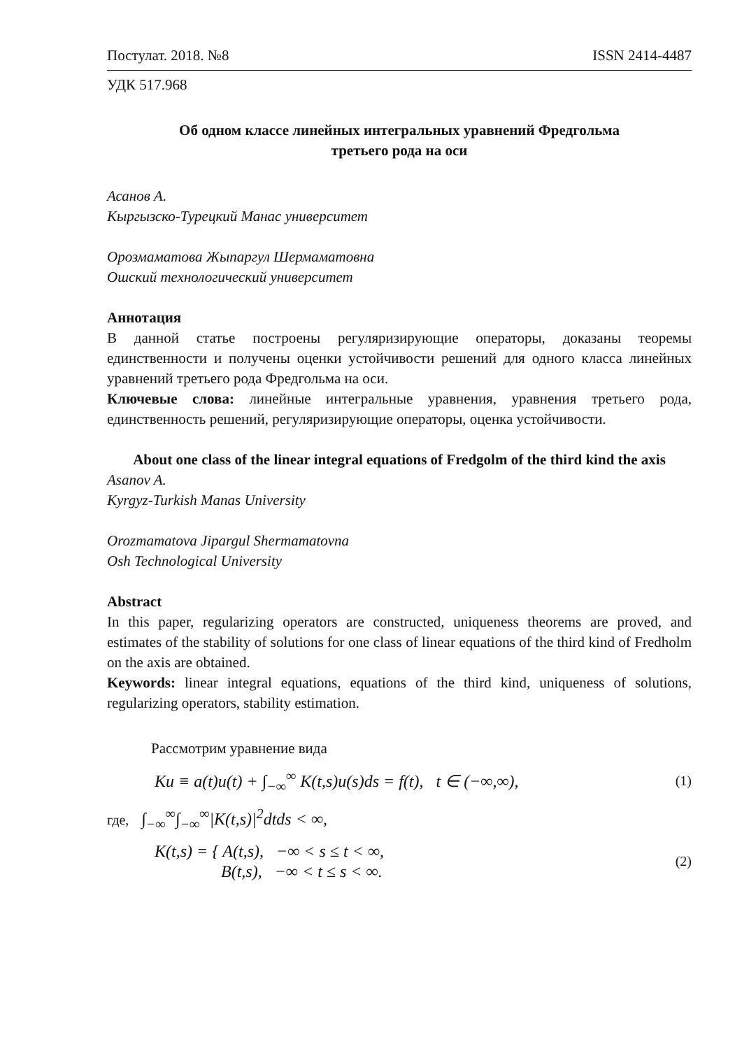Постулат. 2018. №8 ISSN 2414-4487
УДК 517.968
Об одном классе линейных интегральных уравнений Фредгольма
третьего рода на оси
Асанов А.
Кыргызско-Турецкий Манас университет
Орозмаматова Жыпаргул Шермаматовна
Ошский технологический университет
Аннотация
В данной статье построены регуляризирующие операторы, доказаны теоремы единственности и получены оценки устойчивости решений для одного класса линейных уравнений третьего рода Фредгольма на оси.
Ключевые слова: линейные интегральные уравнения, уравнения третьего рода, единственность решений, регуляризирующие операторы, оценка устойчивости.
About one class of the linear integral equations of Fredgolm of the third kind the axis
Asanov A.
Kyrgyz-Turkish Manas University
Orozmamatova Jipargul Shermamatovna
Osh Technological University
Abstract
In this paper, regularizing operators are constructed, uniqueness theorems are proved, and estimates of the stability of solutions for one class of linear equations of the third kind of Fredholm on the axis are obtained.
Keywords: linear integral equations, equations of the third kind, uniqueness of solutions, regularizing operators, stability estimation.
Рассмотрим уравнение вида
Ku ≡ a(t)u(t) + ∫<sub>−∞</sub><sup>∞</sup> K(t,s)u(s)ds = f(t), t ∈ (−∞,∞), (1)
где, ∫<sub>−∞</sub><sup>∞</sup>∫<sub>−∞</sub><sup>∞</sup>|K(t,s)|<sup>2</sup>dtds < ∞,
K(t,s) = { A(t,s), −∞ < s ≤ t < ∞,
B(t,s), −∞ < t ≤ s < ∞. (2)